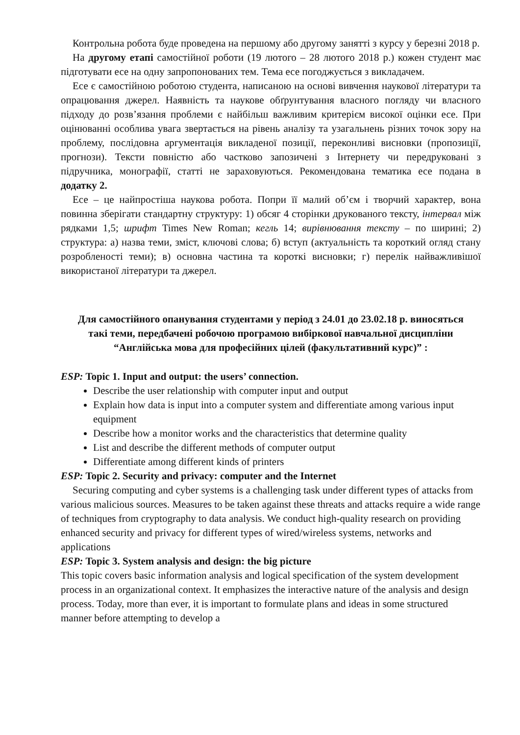Контрольна робота буде проведена на першому або другому занятті з курсу у березні 2018 р.
На другому етапі самостійної роботи (19 лютого – 28 лютого 2018 р.) кожен студент має підготувати есе на одну запропонованих тем. Тема есе погоджується з викладачем.
Есе є самостійною роботою студента, написаною на основі вивчення наукової літератури та опрацювання джерел. Наявність та наукове обґрунтування власного погляду чи власного підходу до розв’язання проблеми є найбільш важливим критерієм високої оцінки есе. При оцінюванні особлива увага звертається на рівень аналізу та узагальнень різних точок зору на проблему, послідовна аргументація викладеної позиції, переконливі висновки (пропозиції, прогнози). Тексти повністю або частково запозичені з Інтернету чи передруковані з підручника, монографії, статті не зараховуються. Рекомендована тематика есе подана в додатку 2.
Есе – це найпростіша наукова робота. Попри її малий об’єм і творчий характер, вона повинна зберігати стандартну структуру: 1) обсяг 4 сторінки друкованого тексту, інтервал між рядками 1,5; шрифт Times New Roman; кегль 14; вирівнювання тексту – по ширині; 2) структура: а) назва теми, зміст, ключові слова; б) вступ (актуальність та короткий огляд стану розробленості теми); в) основна частина та короткі висновки; г) перелік найважливішої використаної літератури та джерел.
Для самостійного опанування студентами у період з 24.01 до 23.02.18 р. виносяться такі теми, передбачені робочою програмою вибіркової навчальної дисципліни “Англійська мова для професійних цілей (факультативний курс)” :
ESP: Topic 1. Input and output: the users’ connection.
Describe the user relationship with computer input and output
Explain how data is input into a computer system and differentiate among various input equipment
Describe how a monitor works and the characteristics that determine quality
List and describe the different methods of computer output
Differentiate among different kinds of printers
ESP: Topic 2. Security and privacy: computer and the Internet
Securing computing and cyber systems is a challenging task under different types of attacks from various malicious sources. Measures to be taken against these threats and attacks require a wide range of techniques from cryptography to data analysis. We conduct high-quality research on providing enhanced security and privacy for different types of wired/wireless systems, networks and applications
ESP: Topic 3. System analysis and design: the big picture
This topic covers basic information analysis and logical specification of the system development process in an organizational context. It emphasizes the interactive nature of the analysis and design process. Today, more than ever, it is important to formulate plans and ideas in some structured manner before attempting to develop a